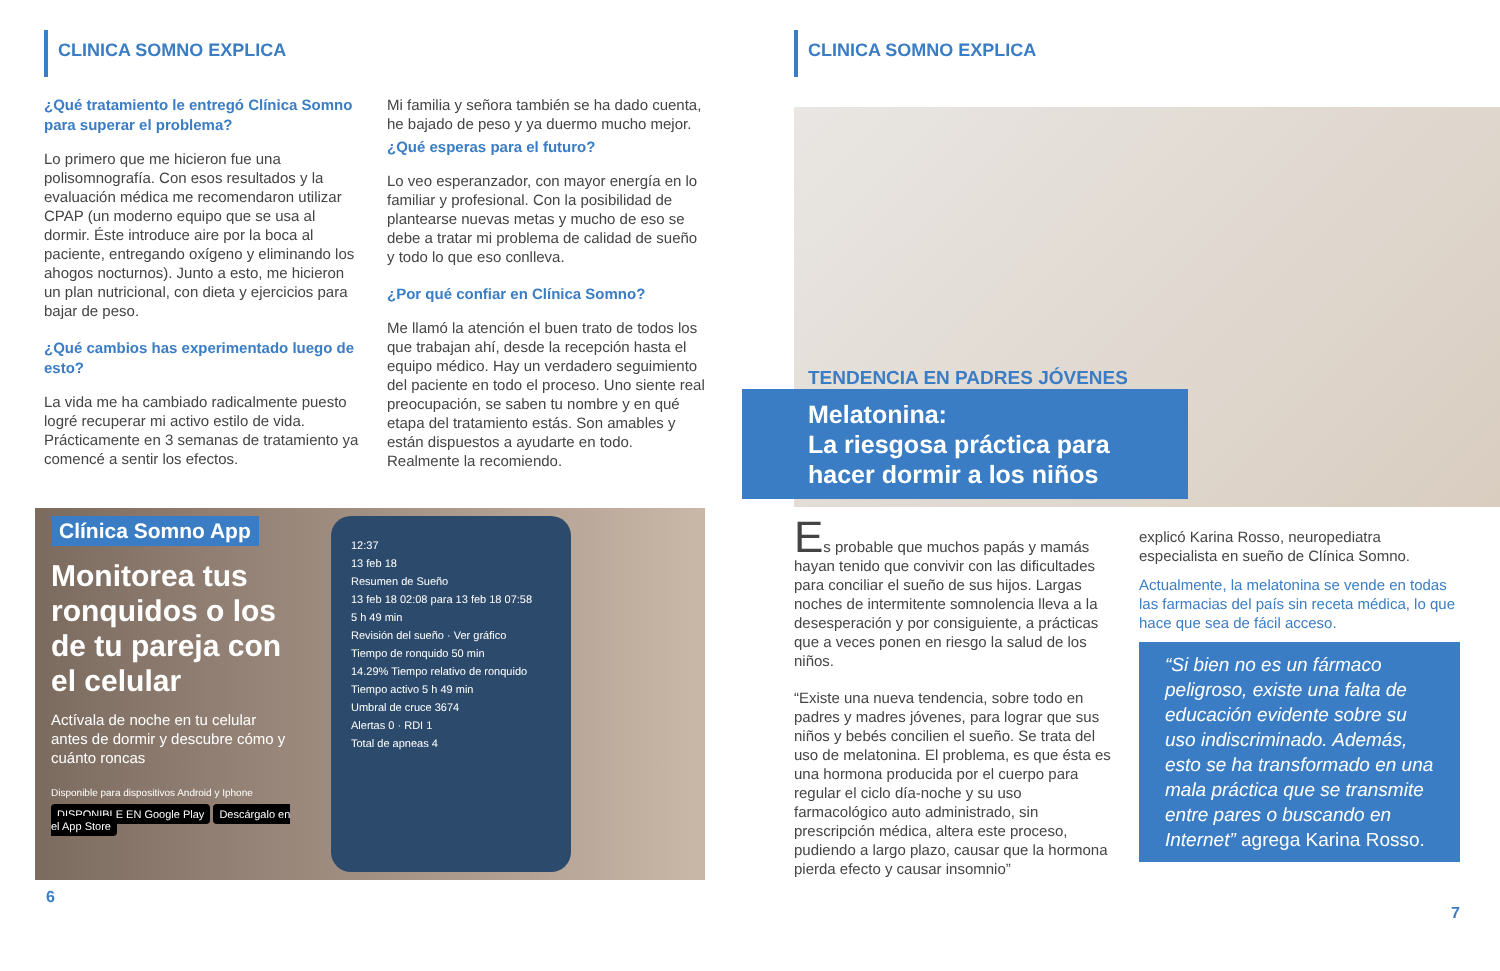CLINICA SOMNO EXPLICA
¿Qué tratamiento le entregó Clínica Somno para superar el problema?
Lo primero que me hicieron fue una polisomnografía. Con esos resultados y la evaluación médica me recomendaron utilizar CPAP (un moderno equipo que se usa al dormir. Éste introduce aire por la boca al paciente, entregando oxígeno y eliminando los ahogos nocturnos). Junto a esto, me hicieron un plan nutricional, con dieta y ejercicios para bajar de peso.
¿Qué cambios has experimentado luego de esto?
La vida me ha cambiado radicalmente puesto logré recuperar mi activo estilo de vida. Prácticamente en 3 semanas de tratamiento ya comencé a sentir los efectos.
Mi familia y señora también se ha dado cuenta, he bajado de peso y ya duermo mucho mejor.
¿Qué esperas para el futuro?
Lo veo esperanzador, con mayor energía en lo familiar y profesional. Con la posibilidad de plantearse nuevas metas y mucho de eso se debe a tratar mi problema de calidad de sueño y todo lo que eso conlleva.
¿Por qué confiar en Clínica Somno?
Me llamó la atención el buen trato de todos los que trabajan ahí, desde la recepción hasta el equipo médico. Hay un verdadero seguimiento del paciente en todo el proceso. Uno siente real preocupación, se saben tu nombre y en qué etapa del tratamiento estás. Son amables y están dispuestos a ayudarte en todo. Realmente la recomiendo.
Clínica Somno App
Monitorea tus ronquidos o los de tu pareja con el celular
Actívala de noche en tu celular antes de dormir y descubre cómo y cuánto roncas
Disponible para dispositivos Android y Iphone
DISPONIBLE EN Google Play Descárgalo en el App Store
12:37
13 feb 18
Resumen de Sueño
13 feb 18 02:08 para 13 feb 18 07:58
5 h 49 min
Revisión del sueño · Ver gráfico
Tiempo de ronquido 50 min
14.29% Tiempo relativo de ronquido
Tiempo activo 5 h 49 min
Umbral de cruce 3674
Alertas 0 · RDI 1
Total de apneas 4
6
CLINICA SOMNO EXPLICA
TENDENCIA EN PADRES JÓVENES
Melatonina:
La riesgosa práctica para hacer dormir a los niños
Es probable que muchos papás y mamás hayan tenido que convivir con las dificultades para conciliar el sueño de sus hijos. Largas noches de intermitente somnolencia lleva a la desesperación y por consiguiente, a prácticas que a veces ponen en riesgo la salud de los niños.
“Existe una nueva tendencia, sobre todo en padres y madres jóvenes, para lograr que sus niños y bebés concilien el sueño. Se trata del uso de melatonina. El problema, es que ésta es una hormona producida por el cuerpo para regular el ciclo día-noche y su uso farmacológico auto administrado, sin prescripción médica, altera este proceso, pudiendo a largo plazo, causar que la hormona pierda efecto y causar insomnio”
explicó Karina Rosso, neuropediatra especialista en sueño de Clínica Somno.
Actualmente, la melatonina se vende en todas las farmacias del país sin receta médica, lo que hace que sea de fácil acceso.
“Si bien no es un fármaco peligroso, existe una falta de educación evidente sobre su uso indiscriminado. Además, esto se ha transformado en una mala práctica que se transmite entre pares o buscando en Internet” agrega Karina Rosso.
7